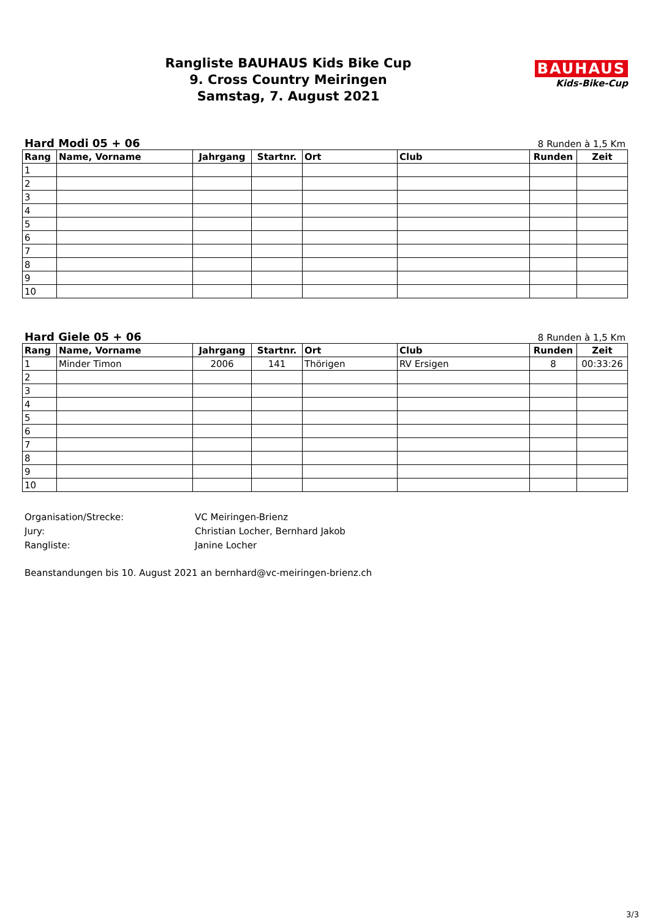Rangliste BAUHAUS Kids Bike Cup
9. Cross Country Meiringen
Samstag, 7. August 2021
BAUHAUS
Kids-Bike-Cup
Hard Modi 05 + 06 8 Runden à 1,5 Km
| Rang | Name, Vorname | Jahrgang | Startnr. | Ort | Club | Runden | Zeit |
| --- | --- | --- | --- | --- | --- | --- | --- |
| 1 | | | | | | | |
| 2 | | | | | | | |
| 3 | | | | | | | |
| 4 | | | | | | | |
| 5 | | | | | | | |
| 6 | | | | | | | |
| 7 | | | | | | | |
| 8 | | | | | | | |
| 9 | | | | | | | |
| 10 | | | | | | | |
Hard Giele 05 + 06 8 Runden à 1,5 Km
| Rang | Name, Vorname | Jahrgang | Startnr. | Ort | Club | Runden | Zeit |
| --- | --- | --- | --- | --- | --- | --- | --- |
| 1 | Minder Timon | 2006 | 141 | Thörigen | RV Ersigen | 8 | 00:33:26 |
| 2 | | | | | | | |
| 3 | | | | | | | |
| 4 | | | | | | | |
| 5 | | | | | | | |
| 6 | | | | | | | |
| 7 | | | | | | | |
| 8 | | | | | | | |
| 9 | | | | | | | |
| 10 | | | | | | | |
Organisation/Strecke: VC Meiringen-Brienz
Jury: Christian Locher, Bernhard Jakob
Rangliste: Janine Locher
Beanstandungen bis 10. August 2021 an bernhard@vc-meiringen-brienz.ch
3/3